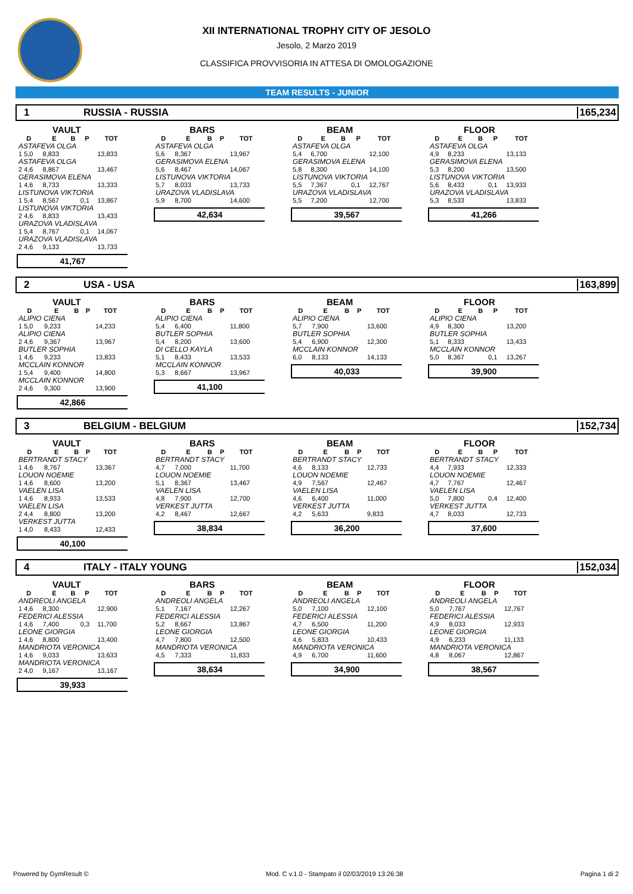XII INTERNATIONAL TROPHY CITY OF JESOLO
Jesolo, 2 Marzo 2019
CLASSIFICA PROVVISORIA IN ATTESA DI OMOLOGAZIONE
TEAM RESULTS - JUNIOR
1 RUSSIA - RUSSIA 165,234
VAULT
| D | E | B | P | TOT |
| --- | --- | --- | --- | --- |
| ASTAFEVA OLGA | | | | |
| 1 5,0 | 8,833 | | | 13,833 |
| ASTAFEVA OLGA | | | | |
| 2 4,6 | 8,867 | | | 13,467 |
| GERASIMOVA ELENA | | | | |
| 1 4,6 | 8,733 | | | 13,333 |
| LISTUNOVA VIKTORIA | | | | |
| 1 5,4 | 8,567 | | 0,1 | 13,867 |
| LISTUNOVA VIKTORIA | | | | |
| 2 4,6 | 8,833 | | | 13,433 |
| URAZOVA VLADISLAVA | | | | |
| 1 5,4 | 8,767 | | 0,1 | 14,067 |
| URAZOVA VLADISLAVA | | | | |
| 2 4,6 | 9,133 | | | 13,733 |
41,767
BARS
| D | E | B | P | TOT |
| --- | --- | --- | --- | --- |
| ASTAFEVA OLGA | | | | |
| 5,6 | 8,367 | | | 13,967 |
| GERASIMOVA ELENA | | | | |
| 5,6 | 8,467 | | | 14,067 |
| LISTUNOVA VIKTORIA | | | | |
| 5,7 | 8,033 | | | 13,733 |
| URAZOVA VLADISLAVA | | | | |
| 5,9 | 8,700 | | | 14,600 |
42,634
BEAM
| D | E | B | P | TOT |
| --- | --- | --- | --- | --- |
| ASTAFEVA OLGA | | | | |
| 5,4 | 6,700 | | | 12,100 |
| GERASIMOVA ELENA | | | | |
| 5,8 | 8,300 | | | 14,100 |
| LISTUNOVA VIKTORIA | | | | |
| 5,5 | 7,367 | | 0,1 | 12,767 |
| URAZOVA VLADISLAVA | | | | |
| 5,5 | 7,200 | | | 12,700 |
39,567
FLOOR
| D | E | B | P | TOT |
| --- | --- | --- | --- | --- |
| ASTAFEVA OLGA | | | | |
| 4,9 | 8,233 | | | 13,133 |
| GERASIMOVA ELENA | | | | |
| 5,3 | 8,200 | | | 13,500 |
| LISTUNOVA VIKTORIA | | | | |
| 5,6 | 8,433 | | 0,1 | 13,933 |
| URAZOVA VLADISLAVA | | | | |
| 5,3 | 8,533 | | | 13,833 |
41,266
2 USA - USA 163,899
VAULT
| D | E | B | P | TOT |
| --- | --- | --- | --- | --- |
| ALIPIO CIENA | | | | |
| 1 5,0 | 9,233 | | | 14,233 |
| ALIPIO CIENA | | | | |
| 2 4,6 | 9,367 | | | 13,967 |
| BUTLER SOPHIA | | | | |
| 1 4,6 | 9,233 | | | 13,833 |
| MCCLAIN KONNOR | | | | |
| 1 5,4 | 9,400 | | | 14,800 |
| MCCLAIN KONNOR | | | | |
| 2 4,6 | 9,300 | | | 13,900 |
42,866
BARS
| D | E | B | P | TOT |
| --- | --- | --- | --- | --- |
| ALIPIO CIENA | | | | |
| 5,4 | 6,400 | | | 11,800 |
| BUTLER SOPHIA | | | | |
| 5,4 | 8,200 | | | 13,600 |
| DI CELLO KAYLA | | | | |
| 5,1 | 8,433 | | | 13,533 |
| MCCLAIN KONNOR | | | | |
| 5,3 | 8,667 | | | 13,967 |
41,100
BEAM
| D | E | B | P | TOT |
| --- | --- | --- | --- | --- |
| ALIPIO CIENA | | | | |
| 5,7 | 7,900 | | | 13,600 |
| BUTLER SOPHIA | | | | |
| 5,4 | 6,900 | | | 12,300 |
| MCCLAIN KONNOR | | | | |
| 6,0 | 8,133 | | | 14,133 |
40,033
FLOOR
| D | E | B | P | TOT |
| --- | --- | --- | --- | --- |
| ALIPIO CIENA | | | | |
| 4,9 | 8,300 | | | 13,200 |
| BUTLER SOPHIA | | | | |
| 5,1 | 8,333 | | | 13,433 |
| MCCLAIN KONNOR | | | | |
| 5,0 | 8,367 | | 0,1 | 13,267 |
39,900
3 BELGIUM - BELGIUM 152,734
VAULT
| D | E | B | P | TOT |
| --- | --- | --- | --- | --- |
| BERTRANDT STACY | | | | |
| 1 4,6 | 8,767 | | | 13,367 |
| LOUON NOEMIE | | | | |
| 1 4,6 | 8,600 | | | 13,200 |
| VAELEN LISA | | | | |
| 1 4,6 | 8,933 | | | 13,533 |
| VAELEN LISA | | | | |
| 2 4,4 | 8,800 | | | 13,200 |
| VERKEST JUTTA | | | | |
| 1 4,0 | 8,433 | | | 12,433 |
40,100
BARS
| D | E | B | P | TOT |
| --- | --- | --- | --- | --- |
| BERTRANDT STACY | | | | |
| 4,7 | 7,000 | | | 11,700 |
| LOUON NOEMIE | | | | |
| 5,1 | 8,367 | | | 13,467 |
| VAELEN LISA | | | | |
| 4,8 | 7,900 | | | 12,700 |
| VERKEST JUTTA | | | | |
| 4,2 | 8,467 | | | 12,667 |
38,834
BEAM
| D | E | B | P | TOT |
| --- | --- | --- | --- | --- |
| BERTRANDT STACY | | | | |
| 4,6 | 8,133 | | | 12,733 |
| LOUON NOEMIE | | | | |
| 4,9 | 7,567 | | | 12,467 |
| VAELEN LISA | | | | |
| 4,6 | 6,400 | | | 11,000 |
| VERKEST JUTTA | | | | |
| 4,2 | 5,633 | | | 9,833 |
36,200
FLOOR
| D | E | B | P | TOT |
| --- | --- | --- | --- | --- |
| BERTRANDT STACY | | | | |
| 4,4 | 7,933 | | | 12,333 |
| LOUON NOEMIE | | | | |
| 4,7 | 7,767 | | | 12,467 |
| VAELEN LISA | | | | |
| 5,0 | 7,800 | | 0,4 | 12,400 |
| VERKEST JUTTA | | | | |
| 4,7 | 8,033 | | | 12,733 |
37,600
4 ITALY - ITALY YOUNG 152,034
VAULT
| D | E | B | P | TOT |
| --- | --- | --- | --- | --- |
| ANDREOLI ANGELA | | | | |
| 1 4,6 | 8,300 | | | 12,900 |
| FEDERICI ALESSIA | | | | |
| 1 4,6 | 7,400 | | 0,3 | 11,700 |
| LEONE GIORGIA | | | | |
| 1 4,6 | 8,800 | | | 13,400 |
| MANDRIOTA VERONICA | | | | |
| 1 4,6 | 9,033 | | | 13,633 |
| MANDRIOTA VERONICA | | | | |
| 2 4,0 | 9,167 | | | 13,167 |
39,933
BARS
| D | E | B | P | TOT |
| --- | --- | --- | --- | --- |
| ANDREOLI ANGELA | | | | |
| 5,1 | 7,167 | | | 12,267 |
| FEDERICI ALESSIA | | | | |
| 5,2 | 8,667 | | | 13,867 |
| LEONE GIORGIA | | | | |
| 4,7 | 7,800 | | | 12,500 |
| MANDRIOTA VERONICA | | | | |
| 4,5 | 7,333 | | | 11,833 |
38,634
BEAM
| D | E | B | P | TOT |
| --- | --- | --- | --- | --- |
| ANDREOLI ANGELA | | | | |
| 5,0 | 7,100 | | | 12,100 |
| FEDERICI ALESSIA | | | | |
| 4,7 | 6,500 | | | 11,200 |
| LEONE GIORGIA | | | | |
| 4,6 | 5,833 | | | 10,433 |
| MANDRIOTA VERONICA | | | | |
| 4,9 | 6,700 | | | 11,600 |
34,900
FLOOR
| D | E | B | P | TOT |
| --- | --- | --- | --- | --- |
| ANDREOLI ANGELA | | | | |
| 5,0 | 7,767 | | | 12,767 |
| FEDERICI ALESSIA | | | | |
| 4,9 | 8,033 | | | 12,933 |
| LEONE GIORGIA | | | | |
| 4,9 | 6,233 | | | 11,133 |
| MANDRIOTA VERONICA | | | | |
| 4,8 | 8,067 | | | 12,867 |
38,567
Powered by GymResult © Mod. C v.1.0 - Stampato il 02/03/2019 13:26:38 Pagina 1 di 2